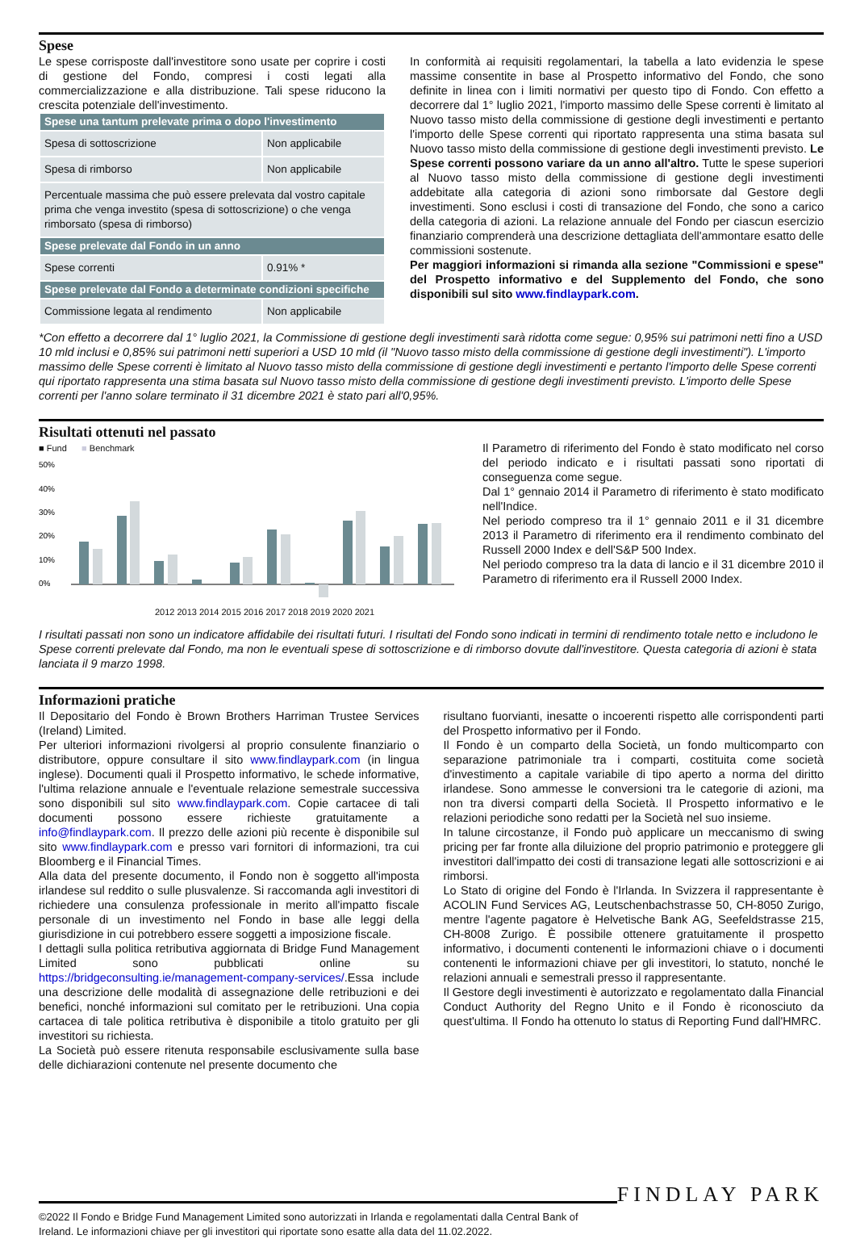Spese
Le spese corrisposte dall'investitore sono usate per coprire i costi di gestione del Fondo, compresi i costi legati alla commercializzazione e alla distribuzione. Tali spese riducono la crescita potenziale dell'investimento.
| Spese una tantum prelevate prima o dopo l'investimento | |
| --- | --- |
| Spesa di sottoscrizione | Non applicabile |
| Spesa di rimborso | Non applicabile |
| Percentuale massima che può essere prelevata dal vostro capitale prima che venga investito (spesa di sottoscrizione) o che venga rimborsato (spesa di rimborso) | |
| Spese prelevate dal Fondo in un anno | |
| Spese correnti | 0.91% * |
| Spese prelevate dal Fondo a determinate condizioni specifiche | |
| Commissione legata al rendimento | Non applicabile |
In conformità ai requisiti regolamentari, la tabella a lato evidenzia le spese massime consentite in base al Prospetto informativo del Fondo, che sono definite in linea con i limiti normativi per questo tipo di Fondo. Con effetto a decorrere dal 1° luglio 2021, l'importo massimo delle Spese correnti è limitato al Nuovo tasso misto della commissione di gestione degli investimenti e pertanto l'importo delle Spese correnti qui riportato rappresenta una stima basata sul Nuovo tasso misto della commissione di gestione degli investimenti previsto. Le Spese correnti possono variare da un anno all'altro. Tutte le spese superiori al Nuovo tasso misto della commissione di gestione degli investimenti addebitate alla categoria di azioni sono rimborsate dal Gestore degli investimenti. Sono esclusi i costi di transazione del Fondo, che sono a carico della categoria di azioni. La relazione annuale del Fondo per ciascun esercizio finanziario comprenderà una descrizione dettagliata dell'ammontare esatto delle commissioni sostenute.
Per maggiori informazioni si rimanda alla sezione "Commissioni e spese" del Prospetto informativo e del Supplemento del Fondo, che sono disponibili sul sito www.findlaypark.com.
*Con effetto a decorrere dal 1° luglio 2021, la Commissione di gestione degli investimenti sarà ridotta come segue: 0,95% sui patrimoni netti fino a USD 10 mld inclusi e 0,85% sui patrimoni netti superiori a USD 10 mld (il "Nuovo tasso misto della commissione di gestione degli investimenti"). L'importo massimo delle Spese correnti è limitato al Nuovo tasso misto della commissione di gestione degli investimenti e pertanto l'importo delle Spese correnti qui riportato rappresenta una stima basata sul Nuovo tasso misto della commissione di gestione degli investimenti previsto. L'importo delle Spese correnti per l'anno solare terminato il 31 dicembre 2021 è stato pari all'0,95%.
Risultati ottenuti nel passato
■ Fund ■ Benchmark
50%
40%
30%
20%
10%
0%
2012 2013 2014 2015 2016 2017 2018 2019 2020 2021
Il Parametro di riferimento del Fondo è stato modificato nel corso del periodo indicato e i risultati passati sono riportati di conseguenza come segue.
Dal 1° gennaio 2014 il Parametro di riferimento è stato modificato nell'Indice.
Nel periodo compreso tra il 1° gennaio 2011 e il 31 dicembre 2013 il Parametro di riferimento era il rendimento combinato del Russell 2000 Index e dell'S&P 500 Index.
Nel periodo compreso tra la data di lancio e il 31 dicembre 2010 il Parametro di riferimento era il Russell 2000 Index.
I risultati passati non sono un indicatore affidabile dei risultati futuri. I risultati del Fondo sono indicati in termini di rendimento totale netto e includono le Spese correnti prelevate dal Fondo, ma non le eventuali spese di sottoscrizione e di rimborso dovute dall'investitore. Questa categoria di azioni è stata lanciata il 9 marzo 1998.
Informazioni pratiche
Il Depositario del Fondo è Brown Brothers Harriman Trustee Services (Ireland) Limited.
Per ulteriori informazioni rivolgersi al proprio consulente finanziario o distributore, oppure consultare il sito www.findlaypark.com (in lingua inglese). Documenti quali il Prospetto informativo, le schede informative, l'ultima relazione annuale e l'eventuale relazione semestrale successiva sono disponibili sul sito www.findlaypark.com. Copie cartacee di tali documenti possono essere richieste gratuitamente a info@findlaypark.com. Il prezzo delle azioni più recente è disponibile sul sito www.findlaypark.com e presso vari fornitori di informazioni, tra cui Bloomberg e il Financial Times.
Alla data del presente documento, il Fondo non è soggetto all'imposta irlandese sul reddito o sulle plusvalenze. Si raccomanda agli investitori di richiedere una consulenza professionale in merito all'impatto fiscale personale di un investimento nel Fondo in base alle leggi della giurisdizione in cui potrebbero essere soggetti a imposizione fiscale.
I dettagli sulla politica retributiva aggiornata di Bridge Fund Management Limited sono pubblicati online su https://bridgeconsulting.ie/management-company-services/.Essa include una descrizione delle modalità di assegnazione delle retribuzioni e dei benefici, nonché informazioni sul comitato per le retribuzioni. Una copia cartacea di tale politica retributiva è disponibile a titolo gratuito per gli investitori su richiesta.
La Società può essere ritenuta responsabile esclusivamente sulla base delle dichiarazioni contenute nel presente documento che
risultano fuorvianti, inesatte o incoerenti rispetto alle corrispondenti parti del Prospetto informativo per il Fondo.
Il Fondo è un comparto della Società, un fondo multicomparto con separazione patrimoniale tra i comparti, costituita come società d'investimento a capitale variabile di tipo aperto a norma del diritto irlandese. Sono ammesse le conversioni tra le categorie di azioni, ma non tra diversi comparti della Società. Il Prospetto informativo e le relazioni periodiche sono redatti per la Società nel suo insieme.
In talune circostanze, il Fondo può applicare un meccanismo di swing pricing per far fronte alla diluizione del proprio patrimonio e proteggere gli investitori dall'impatto dei costi di transazione legati alle sottoscrizioni e ai rimborsi.
Lo Stato di origine del Fondo è l'Irlanda. In Svizzera il rappresentante è ACOLIN Fund Services AG, Leutschenbachstrasse 50, CH-8050 Zurigo, mentre l'agente pagatore è Helvetische Bank AG, Seefeldstrasse 215, CH-8008 Zurigo. È possibile ottenere gratuitamente il prospetto informativo, i documenti contenenti le informazioni chiave o i documenti contenenti le informazioni chiave per gli investitori, lo statuto, nonché le relazioni annuali e semestrali presso il rappresentante.
Il Gestore degli investimenti è autorizzato e regolamentato dalla Financial Conduct Authority del Regno Unito e il Fondo è riconosciuto da quest'ultima. Il Fondo ha ottenuto lo status di Reporting Fund dall'HMRC.
©2022 Il Fondo e Bridge Fund Management Limited sono autorizzati in Irlanda e regolamentati dalla Central Bank of Ireland. Le informazioni chiave per gli investitori qui riportate sono esatte alla data del 11.02.2022.
FINDLAY PARK